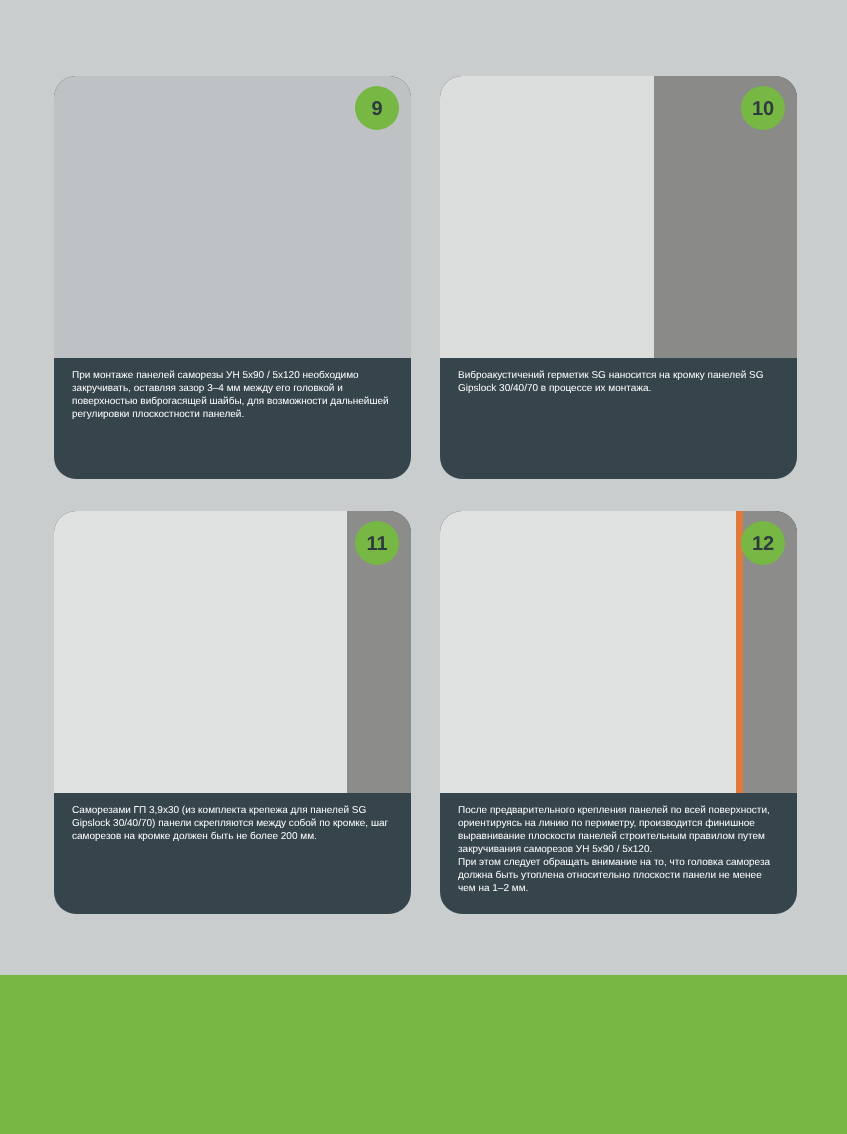9
При монтаже панелей саморезы УН 5х90 / 5х120 необходимо закручивать, оставляя зазор 3–4 мм между его головкой и поверхностью виброгасящей шайбы, для возможности дальнейшей регулировки плоскостности панелей.
10
Виброакустичений герметик SG наносится на кромку панелей SG Gipslock 30/40/70 в процессе их монтажа.
11
Саморезами ГП 3,9х30 (из комплекта крепежа для панелей SG Gipslock 30/40/70) панели скрепляются между собой по кромке, шаг саморезов на кромке должен быть не более 200 мм.
12
После предварительного крепления панелей по всей поверхности, ориентируясь на линию по периметру, производится финишное выравнивание плоскости панелей строительным правилом путем закручивания саморезов УН 5х90 / 5х120.
При этом следует обращать внимание на то, что головка самореза должна быть утоплена относительно плоскости панели не менее чем на 1–2 мм.